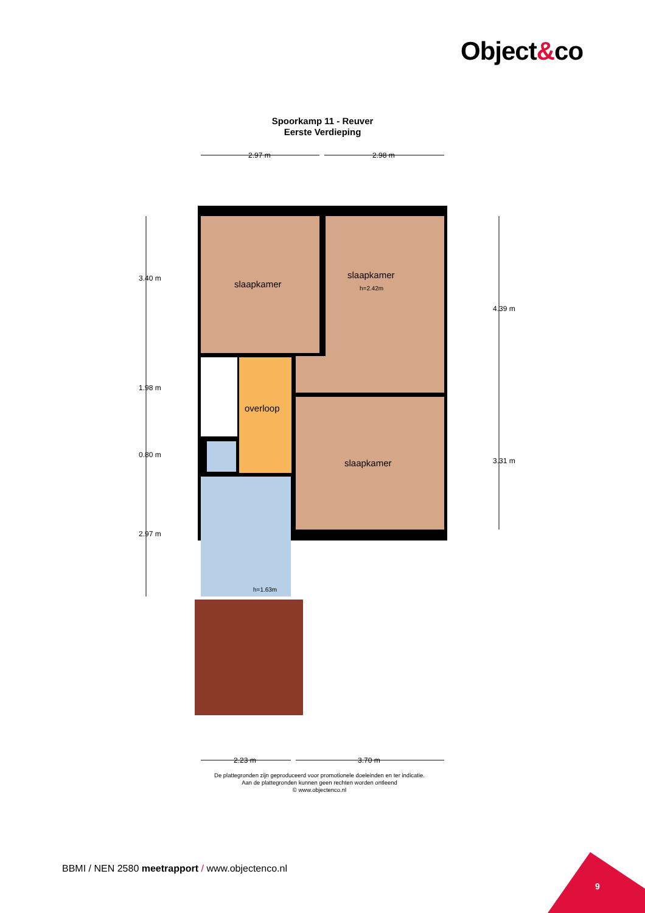Object&co
Spoorkamp 11 - Reuver
Eerste Verdieping
2.97 m 2.98 m
3.40 m
1.98 m
0.80 m
2.97 m
4.39 m
3.31 m
slaapkamer
slaapkamer
h=2.42m
overloop
slaapkamer
h=1.63m
2.23 m 3.70 m
De plattegronden zijn geproduceerd voor promotionele doeleinden en ter indicatie.
Aan de plattegronden kunnen geen rechten worden ontleend
© www.objectenco.nl
BBMI / NEN 2580 meetrapport / www.objectenco.nl
9